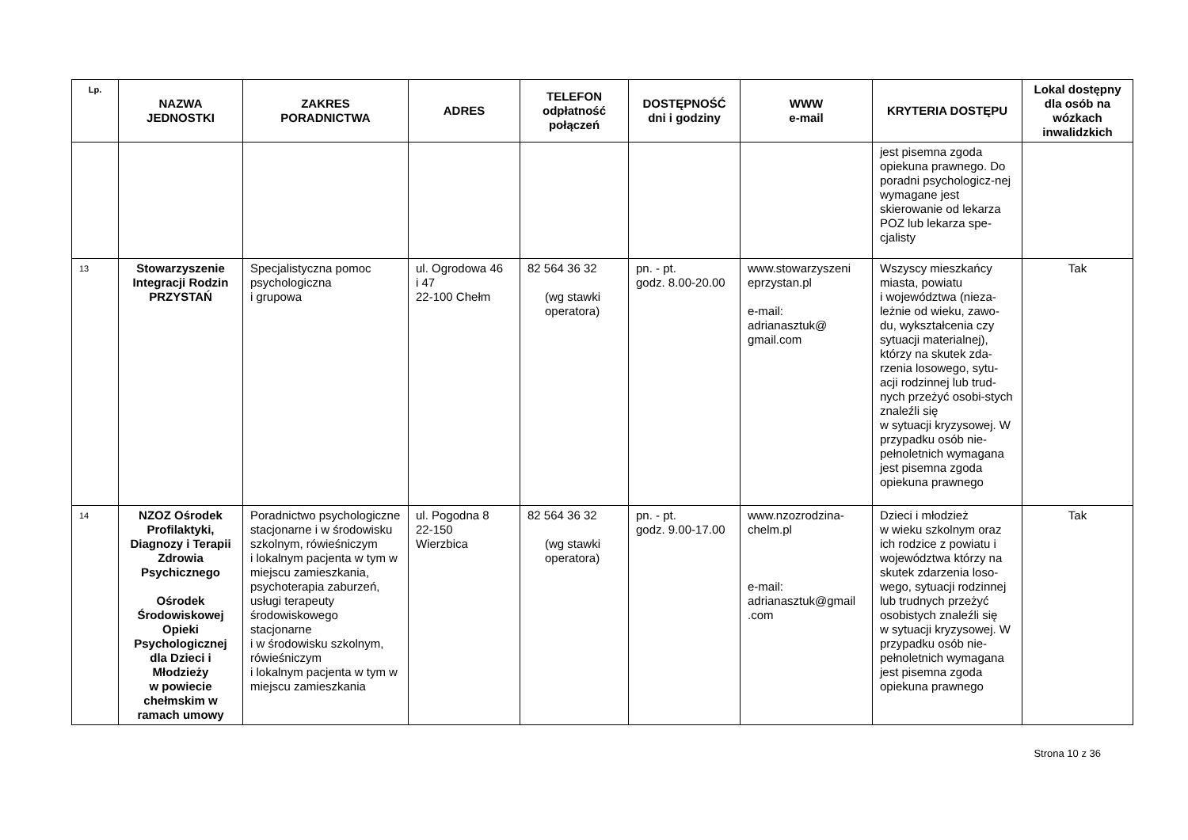| Lp. | NAZWA JEDNOSTKI | ZAKRES PORADNICTWA | ADRES | TELEFON odpłatność połączeń | DOSTĘPNOŚĆ dni i godziny | WWW e-mail | KRYTERIA DOSTĘPU | Lokal dostępny dla osób na wózkach inwalidzkich |
| --- | --- | --- | --- | --- | --- | --- | --- | --- |
| | | | | | | | jest pisemna zgoda opiekuna prawnego. Do poradni psychologicz-nej wymagane jest skierowanie od lekarza POZ lub lekarza spe-cjalisty | |
| 13 | Stowarzyszenie Integracji Rodzin PRZYSTAŃ | Specjalistyczna pomoc psychologiczna i grupowa | ul. Ogrodowa 46 i 47 22-100 Chełm | 82 564 36 32 (wg stawki operatora) | pn. - pt. godz. 8.00-20.00 | www.stowarzyszeni eprzystan.pl e-mail: adrianasztuk@ gmail.com | Wszyscy mieszkańcy miasta, powiatu i województwa (nieza-leżnie od wieku, zawo-du, wykształcenia czy sytuacji materialnej), którzy na skutek zda-rzenia losowego, sytu-acji rodzinnej lub trud-nych przeżyć osobi-stych znaleźli się w sytuacji kryzysowej. W przypadku osób nie-pełnoletnich wymagana jest pisemna zgoda opiekuna prawnego | Tak |
| 14 | NZOZ Ośrodek Profilaktyki, Diagnozy i Terapii Zdrowia Psychicznego Ośrodek Środowiskowej Opieki Psychologicznej dla Dzieci i Młodzieży w powiecie chełmskim w ramach umowy | Poradnictwo psychologiczne stacjonarne i w środowisku szkolnym, rówieśniczym i lokalnym pacjenta w tym w miejscu zamieszkania, psychoterapia zaburzeń, usługi terapeuty środowiskowego stacjonarne i w środowisku szkolnym, rówieśniczym i lokalnym pacjenta w tym w miejscu zamieszkania | ul. Pogodna 8 22-150 Wierzbica | 82 564 36 32 (wg stawki operatora) | pn. - pt. godz. 9.00-17.00 | www.nzozrodzina-chelm.pl e-mail: adrianasztuk@gmail .com | Dzieci i młodzież w wieku szkolnym oraz ich rodzice z powiatu i województwa którzy na skutek zdarzenia loso-wego, sytuacji rodzinnej lub trudnych przeżyć osobistych znaleźli się w sytuacji kryzysowej. W przypadku osób nie-pełnoletnich wymagana jest pisemna zgoda opiekuna prawnego | Tak |
Strona 10 z 36